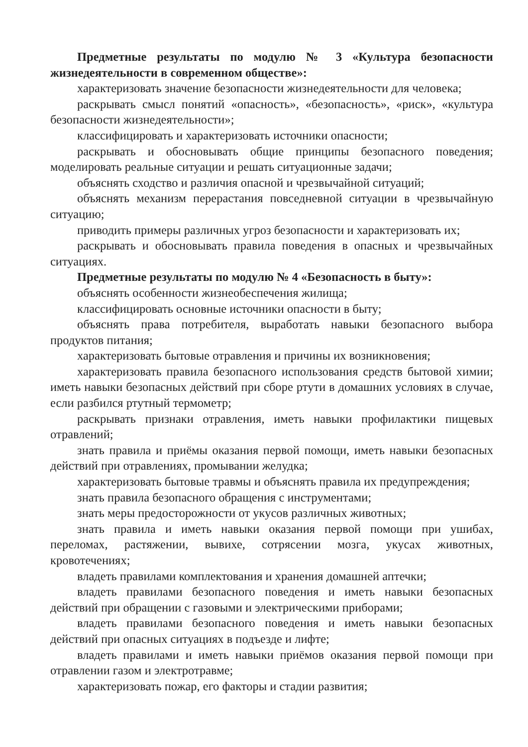Предметные результаты по модулю № 3 «Культура безопасности жизнедеятельности в современном обществе»:
характеризовать значение безопасности жизнедеятельности для человека;
раскрывать смысл понятий «опасность», «безопасность», «риск», «культура безопасности жизнедеятельности»;
классифицировать и характеризовать источники опасности;
раскрывать и обосновывать общие принципы безопасного поведения; моделировать реальные ситуации и решать ситуационные задачи;
объяснять сходство и различия опасной и чрезвычайной ситуаций;
объяснять механизм перерастания повседневной ситуации в чрезвычайную ситуацию;
приводить примеры различных угроз безопасности и характеризовать их;
раскрывать и обосновывать правила поведения в опасных и чрезвычайных ситуациях.
Предметные результаты по модулю № 4 «Безопасность в быту»:
объяснять особенности жизнеобеспечения жилища;
классифицировать основные источники опасности в быту;
объяснять права потребителя, выработать навыки безопасного выбора продуктов питания;
характеризовать бытовые отравления и причины их возникновения;
характеризовать правила безопасного использования средств бытовой химии; иметь навыки безопасных действий при сборе ртути в домашних условиях в случае, если разбился ртутный термометр;
раскрывать признаки отравления, иметь навыки профилактики пищевых отравлений;
знать правила и приёмы оказания первой помощи, иметь навыки безопасных действий при отравлениях, промывании желудка;
характеризовать бытовые травмы и объяснять правила их предупреждения;
знать правила безопасного обращения с инструментами;
знать меры предосторожности от укусов различных животных;
знать правила и иметь навыки оказания первой помощи при ушибах, переломах, растяжении, вывихе, сотрясении мозга, укусах животных, кровотечениях;
владеть правилами комплектования и хранения домашней аптечки;
владеть правилами безопасного поведения и иметь навыки безопасных действий при обращении с газовыми и электрическими приборами;
владеть правилами безопасного поведения и иметь навыки безопасных действий при опасных ситуациях в подъезде и лифте;
владеть правилами и иметь навыки приёмов оказания первой помощи при отравлении газом и электротравме;
характеризовать пожар, его факторы и стадии развития;